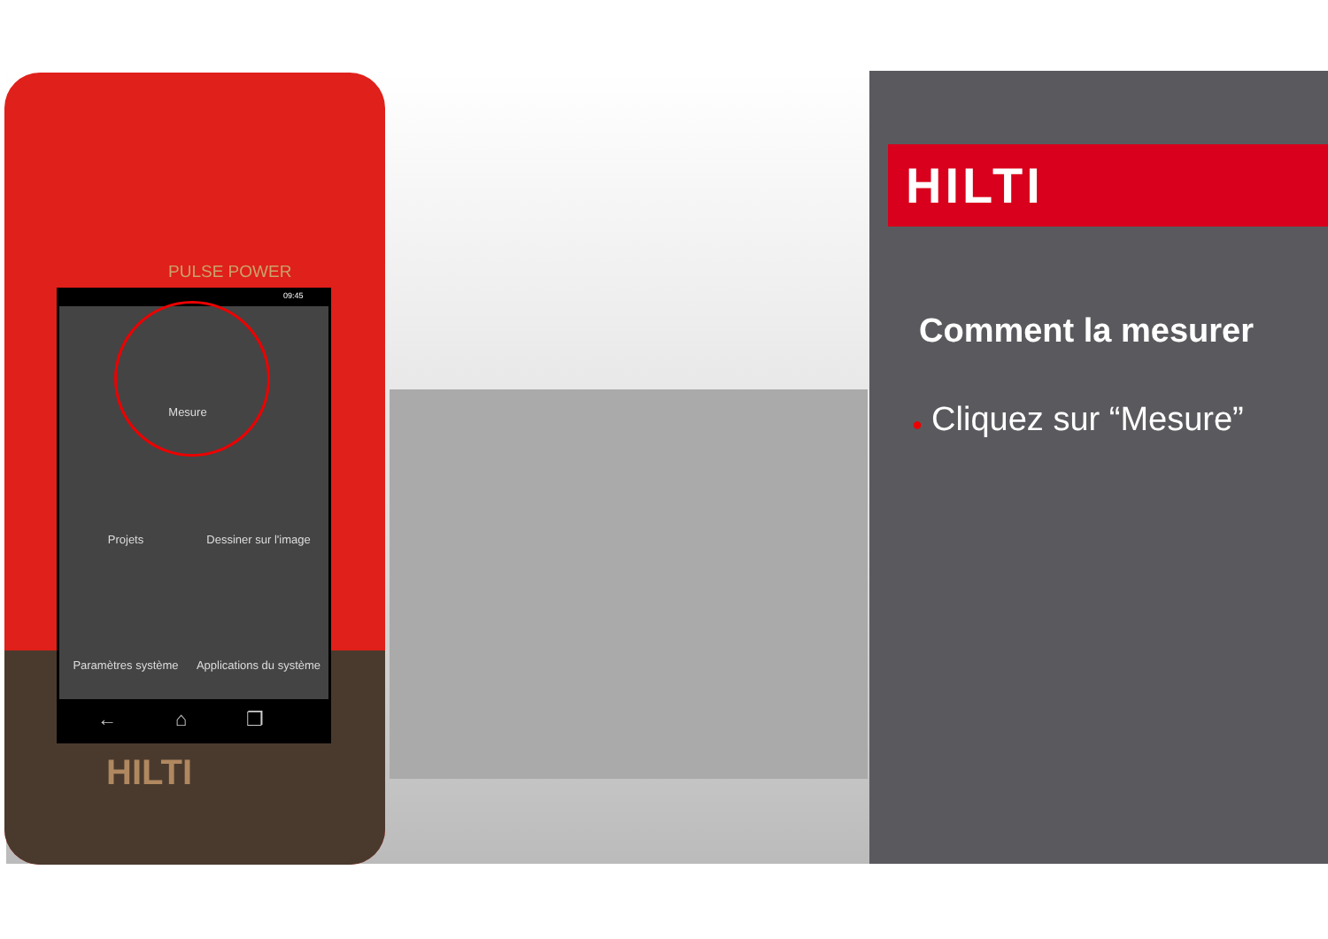PULSE POWER
09:45
Mesure
Projets
Dessiner sur l'image
Paramètres système
Applications du système
← ⌂ ❐
HILTI
HILTI
Comment la mesurer
● Cliquez sur “Mesure”